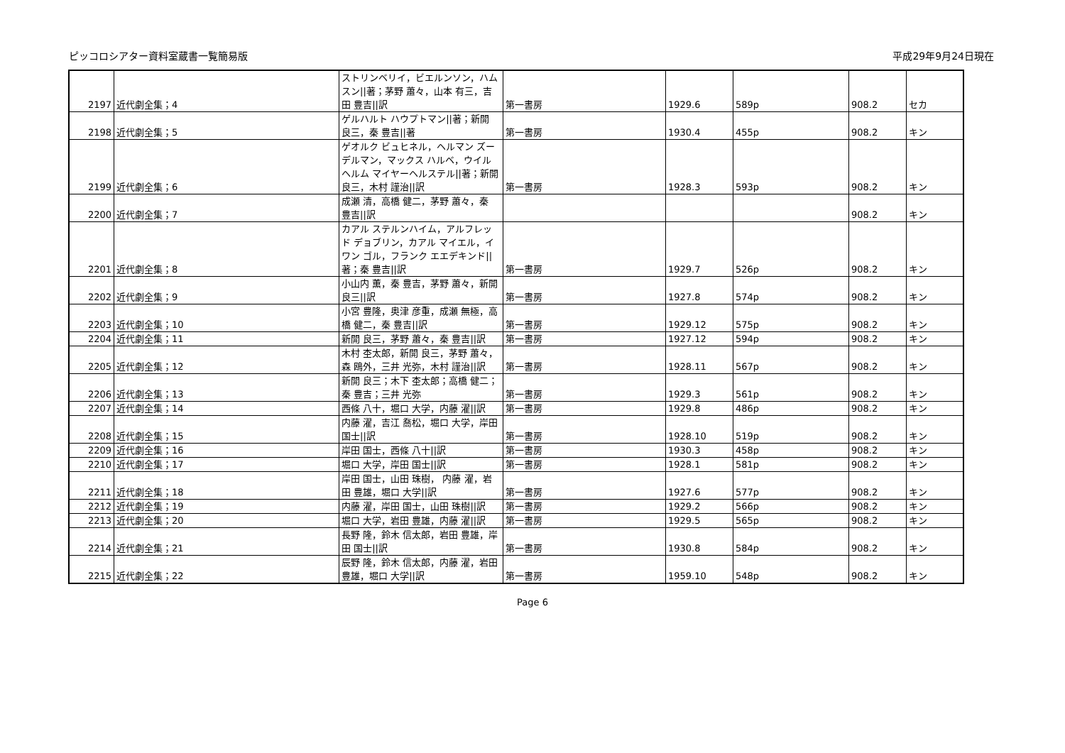ピッコロシアター資料室蔵書一覧簡易版 平成29年9月24日現在
| 2197 | 近代劇全集；4 | ストリンベリイ，ビエルンソン，ハムスン//著；茅野 蕭々，山本 有三，吉田 豊吉//訳 | 第一書房 | 1929.6 | 589p | 908.2 | セカ |
| 2198 | 近代劇全集；5 | ゲルハルト ハウプトマン//著；新開 良三，秦 豊吉//著 | 第一書房 | 1930.4 | 455p | 908.2 | キン |
| 2199 | 近代劇全集；6 | ゲオルク ビュヒネル，ヘルマン ズーデルマン，マックス ハルベ，ウイルヘルム マイヤーヘルステル//著；新開 良三，木村 謹治//訳 | 第一書房 | 1928.3 | 593p | 908.2 | キン |
| 2200 | 近代劇全集；7 | 成瀬 清，高橋 健二，茅野 蕭々，秦 豊吉//訳 | | | | 908.2 | キン |
| 2201 | 近代劇全集；8 | カアル ステルンハイム，アルフレッド デョブリン，カアル マイエル，イワン ゴル，フランク エエデキンド//著；秦 豊吉//訳 | 第一書房 | 1929.7 | 526p | 908.2 | キン |
| 2202 | 近代劇全集；9 | 小山内 薫，秦 豊吉，茅野 蕭々，新開 良三//訳 | 第一書房 | 1927.8 | 574p | 908.2 | キン |
| 2203 | 近代劇全集；10 | 小宮 豊隆，奥津 彦重，成瀬 無極，高橋 健二，秦 豊吉//訳 | 第一書房 | 1929.12 | 575p | 908.2 | キン |
| 2204 | 近代劇全集；11 | 新開 良三，茅野 蕭々，秦 豊吉//訳 | 第一書房 | 1927.12 | 594p | 908.2 | キン |
| 2205 | 近代劇全集；12 | 木村 杢太郎，新開 良三，茅野 蕭々，森 鴎外，三井 光弥，木村 謹治//訳 | 第一書房 | 1928.11 | 567p | 908.2 | キン |
| 2206 | 近代劇全集；13 | 新開 良三；木下 杢太郎；高橋 健二；秦 豊吉；三井 光弥 | 第一書房 | 1929.3 | 561p | 908.2 | キン |
| 2207 | 近代劇全集；14 | 西條 八十，堀口 大学，内藤 濯//訳 | 第一書房 | 1929.8 | 486p | 908.2 | キン |
| 2208 | 近代劇全集；15 | 内藤 濯，吉江 喬松，堀口 大学，岸田 国士//訳 | 第一書房 | 1928.10 | 519p | 908.2 | キン |
| 2209 | 近代劇全集；16 | 岸田 国士，西條 八十//訳 | 第一書房 | 1930.3 | 458p | 908.2 | キン |
| 2210 | 近代劇全集；17 | 堀口 大学，岸田 国士//訳 | 第一書房 | 1928.1 | 581p | 908.2 | キン |
| 2211 | 近代劇全集；18 | 岸田 国士，山田 珠樹， 内藤 濯，岩田 豊雄，堀口 大学//訳 | 第一書房 | 1927.6 | 577p | 908.2 | キン |
| 2212 | 近代劇全集；19 | 内藤 濯，岸田 国士，山田 珠樹//訳 | 第一書房 | 1929.2 | 566p | 908.2 | キン |
| 2213 | 近代劇全集；20 | 堀口 大学，岩田 豊雄，内藤 濯//訳 | 第一書房 | 1929.5 | 565p | 908.2 | キン |
| 2214 | 近代劇全集；21 | 長野 隆，鈴木 信太郎，岩田 豊雄，岸田 国士//訳 | 第一書房 | 1930.8 | 584p | 908.2 | キン |
| 2215 | 近代劇全集；22 | 辰野 隆，鈴木 信太郎，内藤 濯，岩田 豊雄，堀口 大学//訳 | 第一書房 | 1959.10 | 548p | 908.2 | キン |
Page 6